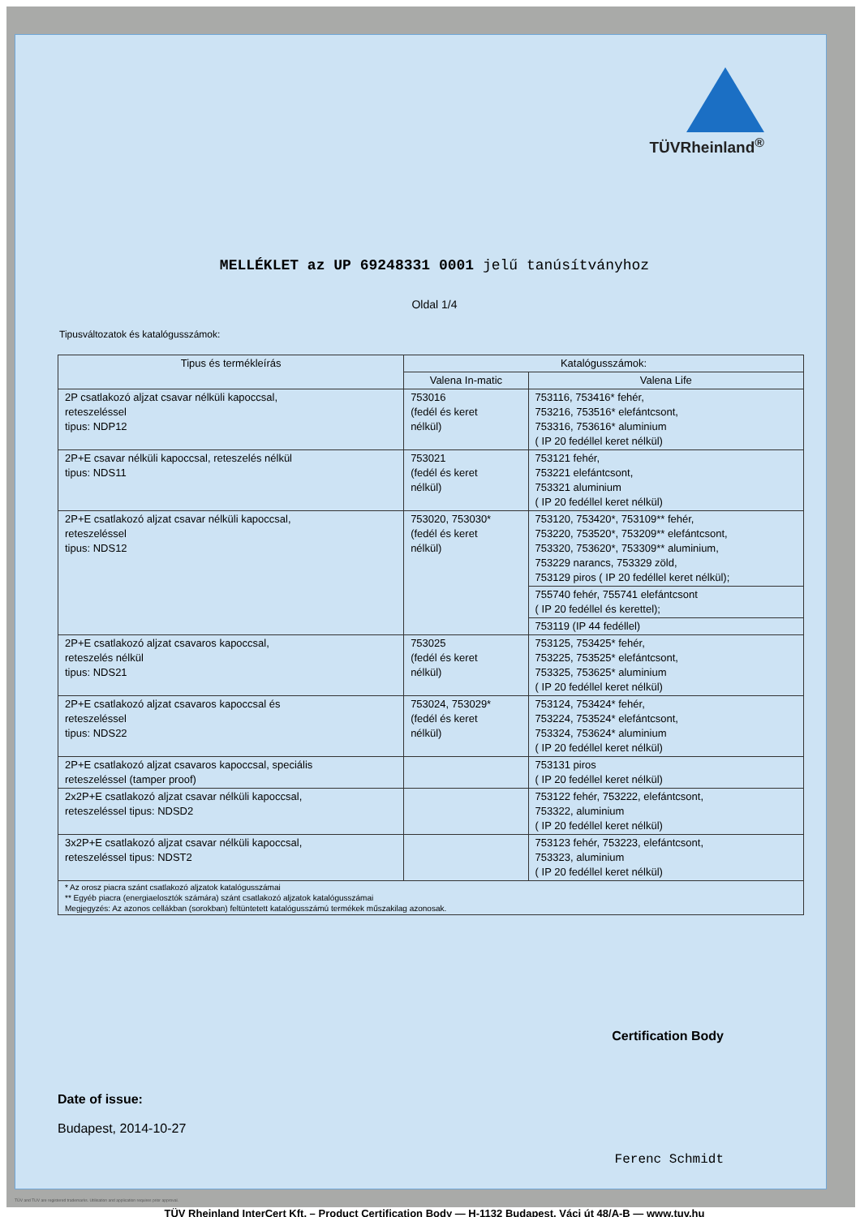TÜVRheinland<sup>®</sup>
MELLÉKLET az UP 69248331 0001 jelű tanúsítványhoz
Oldal 1/4
Tipusváltozatok és katalógusszámok:
| Tipus és termékleírás | Katalógusszámok: | |
| --- | --- | --- |
| | Valena In-matic | Valena Life |
| 2P csatlakozó aljzat csavar nélküli kapoccsal, reteszeléssel tipus: NDP12 | 753016 (fedél és keret nélkül) | 753116, 753416* fehér, 753216, 753516* elefántcsont, 753316, 753616* aluminium ( IP 20 fedéllel keret nélkül) |
| 2P+E csavar nélküli kapoccsal, reteszelés nélkül tipus: NDS11 | 753021 (fedél és keret nélkül) | 753121 fehér, 753221 elefántcsont, 753321 aluminium ( IP 20 fedéllel keret nélkül) |
| 2P+E csatlakozó aljzat csavar nélküli kapoccsal, reteszeléssel tipus: NDS12 | 753020, 753030* (fedél és keret nélkül) | 753120, 753420*, 753109** fehér, 753220, 753520*, 753209** elefántcsont, 753320, 753620*, 753309** aluminium, 753229 narancs, 753329 zöld, 753129 piros ( IP 20 fedéllel keret nélkül); |
| | | 755740 fehér, 755741 elefántcsont ( IP 20 fedéllel és kerettel); |
| | | 753119 (IP 44 fedéllel) |
| 2P+E csatlakozó aljzat csavaros kapoccsal, reteszelés nélkül tipus: NDS21 | 753025 (fedél és keret nélkül) | 753125, 753425* fehér, 753225, 753525* elefántcsont, 753325, 753625* aluminium ( IP 20 fedéllel keret nélkül) |
| 2P+E csatlakozó aljzat csavaros kapoccsal és reteszeléssel tipus: NDS22 | 753024, 753029* (fedél és keret nélkül) | 753124, 753424* fehér, 753224, 753524* elefántcsont, 753324, 753624* aluminium ( IP 20 fedéllel keret nélkül) |
| 2P+E csatlakozó aljzat csavaros kapoccsal, speciális reteszeléssel (tamper proof) | | 753131 piros ( IP 20 fedéllel keret nélkül) |
| 2x2P+E csatlakozó aljzat csavar nélküli kapoccsal, reteszeléssel tipus: NDSD2 | | 753122 fehér, 753222, elefántcsont, 753322, aluminium ( IP 20 fedéllel keret nélkül) |
| 3x2P+E csatlakozó aljzat csavar nélküli kapoccsal, reteszeléssel tipus: NDST2 | | 753123 fehér, 753223, elefántcsont, 753323, aluminium ( IP 20 fedéllel keret nélkül) |
| * Az orosz piacra szánt csatlakozó aljzatok katalógusszámai ** Egyéb piacra (energiaelosztók számára) szánt csatlakozó aljzatok katalógusszámai Megjegyzés: Az azonos cellákban (sorokban) feltüntetett katalógusszámú termékek műszakilag azonosak. | | |
Certification Body
Date of issue:
Budapest, 2014-10-27
Ferenc Schmidt
TÜV Rheinland InterCert Kft. – Product Certification Body — H-1132 Budapest, Váci út 48/A-B — www.tuv.hu
TÜV and TUV are registered trademarks. Utilisation and application requires prior approval.